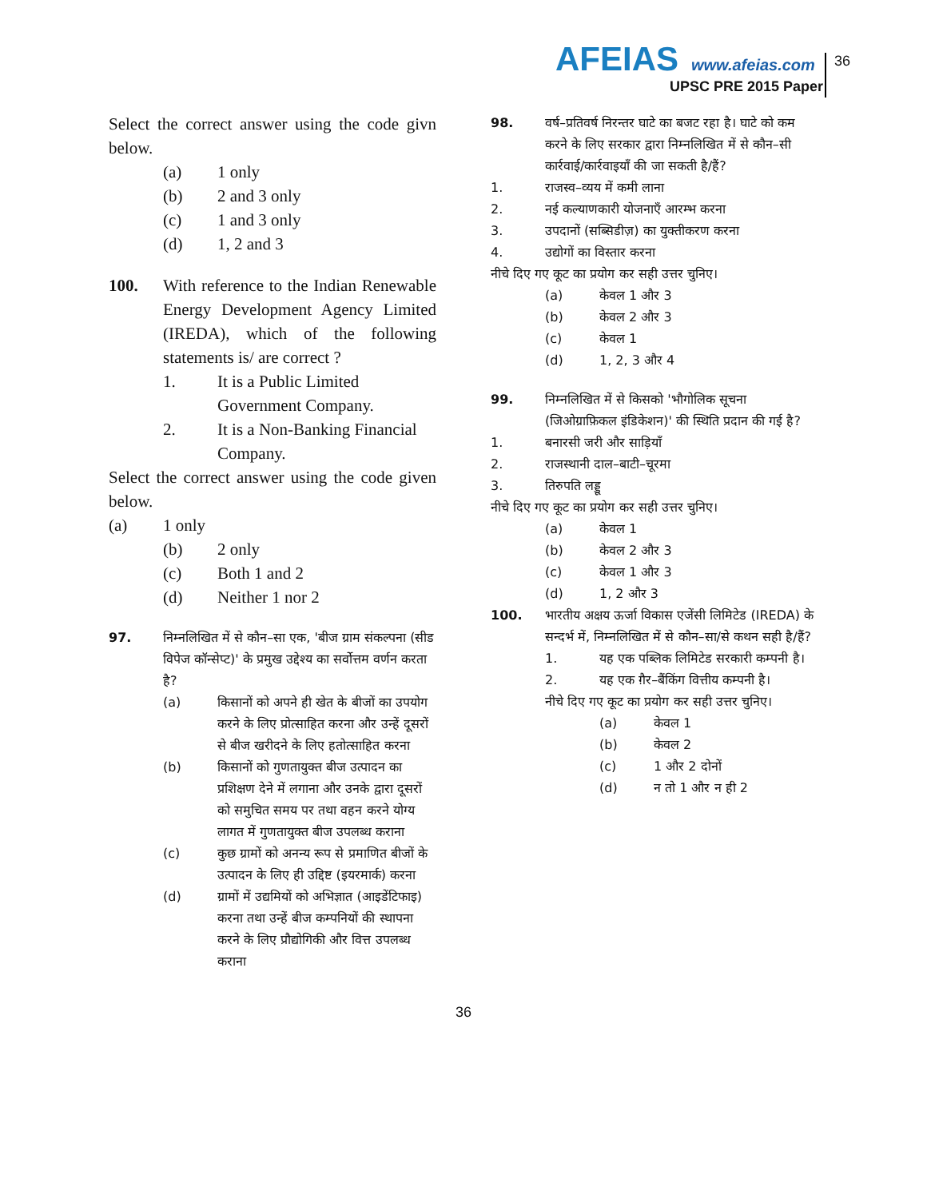AFEIAS www.afeias.com
UPSC PRE 2015 Paper
36
Select the correct answer using the code givn below.
(a) 1 only
(b) 2 and 3 only
(c) 1 and 3 only
(d) 1, 2 and 3
100. With reference to the Indian Renewable Energy Development Agency Limited (IREDA), which of the following statements is/ are correct ?
1. It is a Public Limited Government Company.
2. It is a Non-Banking Financial Company.
Select the correct answer using the code given below.
(a) 1 only
(b) 2 only
(c) Both 1 and 2
(d) Neither 1 nor 2
97. निम्नलिखित में से कौन–सा एक, 'बीज ग्राम संकल्पना (सीड विपेज कॉन्सेप्ट)' के प्रमुख उद्देश्य का सर्वोत्तम वर्णन करता है?
(a) किसानों को अपने ही खेत के बीजों का उपयोग करने के लिए प्रोत्साहित करना और उन्हें दूसरों से बीज खरीदने के लिए हतोत्साहित करना
(b) किसानों को गुणतायुक्त बीज उत्पादन का प्रशिक्षण देने में लगाना और उनके द्वारा दूसरों को समुचित समय पर तथा वहन करने योग्य लागत में गुणतायुक्त बीज उपलब्ध कराना
(c) कुछ ग्रामों को अनन्य रूप से प्रमाणित बीजों के उत्पादन के लिए ही उद्दिष्ट (इयरमार्क) करना
(d) ग्रामों में उद्यमियों को अभिज्ञात (आइडेंटिफाइ) करना तथा उन्हें बीज कम्पनियों की स्थापना करने के लिए प्रौद्योगिकी और वित्त उपलब्ध कराना
98. वर्ष–प्रतिवर्ष निरन्तर घाटे का बजट रहा है। घाटे को कम करने के लिए सरकार द्वारा निम्नलिखित में से कौन–सी कार्रवाई/कार्रवाइयाँ की जा सकती है/हैं?
1. राजस्व–व्यय में कमी लाना
2. नई कल्याणकारी योजनाएँ आरम्भ करना
3. उपदानों (सब्सिडीज़) का युक्तीकरण करना
4. उद्योगों का विस्तार करना
नीचे दिए गए कूट का प्रयोग कर सही उत्तर चुनिए।
(a) केवल 1 और 3
(b) केवल 2 और 3
(c) केवल 1
(d) 1, 2, 3 और 4
99. निम्नलिखित में से किसको 'भौगोलिक सूचना (जिओग्राफ़िकल इंडिकेशन)' की स्थिति प्रदान की गई है?
1. बनारसी जरी और साड़ियाँ
2. राजस्थानी दाल–बाटी–चूरमा
3. तिरुपति लड्डू
नीचे दिए गए कूट का प्रयोग कर सही उत्तर चुनिए।
(a) केवल 1
(b) केवल 2 और 3
(c) केवल 1 और 3
(d) 1, 2 और 3
100. भारतीय अक्षय ऊर्जा विकास एजेंसी लिमिटेड (IREDA) के सन्दर्भ में, निम्नलिखित में से कौन–सा/से कथन सही है/हैं?
1. यह एक पब्लिक लिमिटेड सरकारी कम्पनी है।
2. यह एक ग़ैर–बैंकिंग वित्तीय कम्पनी है।
नीचे दिए गए कूट का प्रयोग कर सही उत्तर चुनिए।
(a) केवल 1
(b) केवल 2
(c) 1 और 2 दोनों
(d) न तो 1 और न ही 2
36